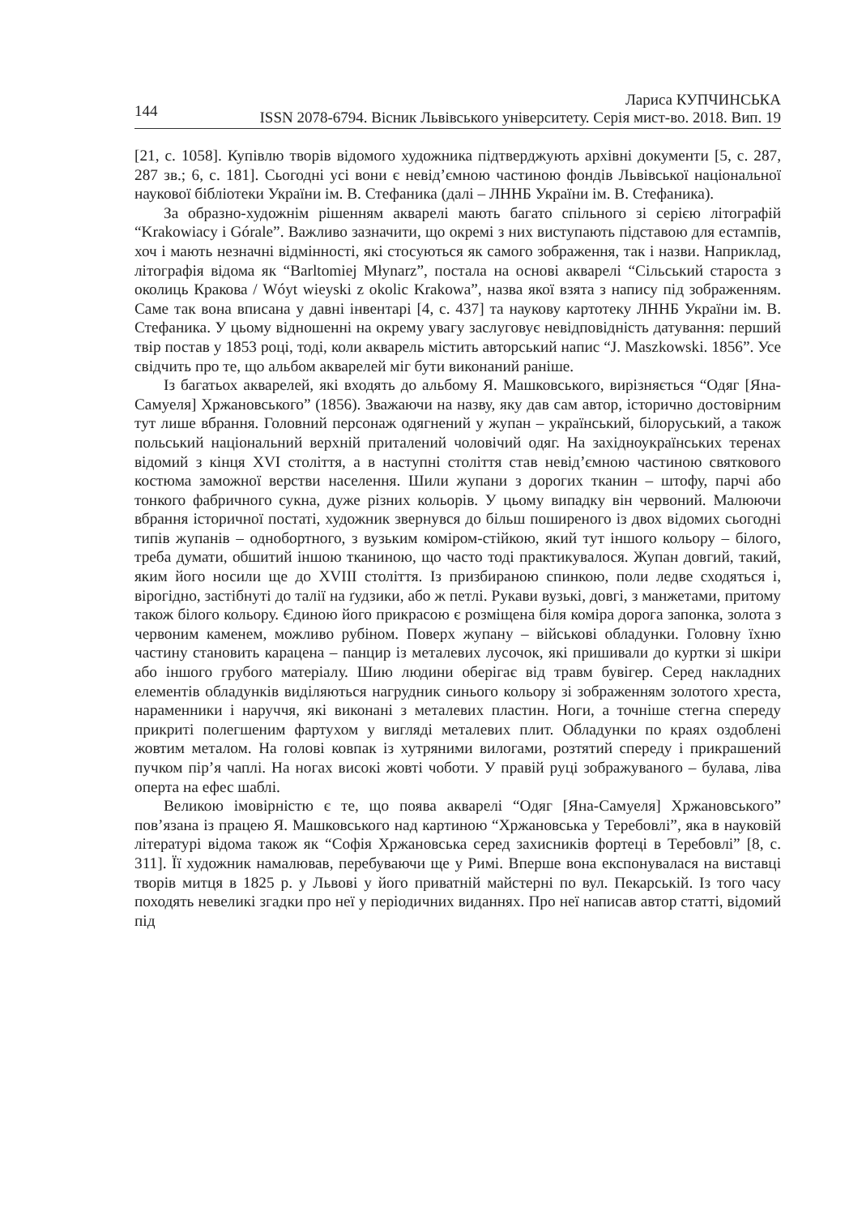Лариса КУПЧИНСЬКА
144 ISSN 2078-6794. Вісник Львівського університету. Серія мист-во. 2018. Вип. 19
[21, с. 1058]. Купівлю творів відомого художника підтверджують архівні документи [5, с. 287, 287 зв.; 6, с. 181]. Сьогодні усі вони є невід’ємною частиною фондів Львівської національної наукової бібліотеки України ім. В. Стефаника (далі – ЛННБ України ім. В. Стефаника).
За образно-художнім рішенням акварелі мають багато спільного зі серією літографій “Krakowiacy i Górale”. Важливо зазначити, що окремі з них виступають підставою для естампів, хоч і мають незначні відмінності, які стосуються як самого зображення, так і назви. Наприклад, літографія відома як “Barltomiej Młynarz”, постала на основі акварелі “Сільський староста з околиць Кракова / Wóyt wieyski z okolic Krakowa”, назва якої взята з напису під зображенням. Саме так вона вписана у давні інвентарі [4, с. 437] та наукову картотеку ЛННБ України ім. В. Стефаника. У цьому відношенні на окрему увагу заслуговує невідповідність датування: перший твір постав у 1853 році, тоді, коли акварель містить авторський напис “J. Maszkowski. 1856”. Усе свідчить про те, що альбом акварелей міг бути виконаний раніше.
Із багатьох акварелей, які входять до альбому Я. Машковського, вирізняється “Одяг [Яна-Самуеля] Хржановського” (1856). Зважаючи на назву, яку дав сам автор, історично достовірним тут лише вбрання. Головний персонаж одягнений у жупан – український, білоруський, а також польський національний верхній приталений чоловічий одяг. На західноукраїнських теренах відомий з кінця XVI століття, а в наступні століття став невід’ємною частиною святкового костюма заможної верстви населення. Шили жупани з дорогих тканин – штофу, парчі або тонкого фабричного сукна, дуже різних кольорів. У цьому випадку він червоний. Малюючи вбрання історичної постаті, художник звернувся до більш поширеного із двох відомих сьогодні типів жупанів – однобортного, з вузьким коміром-стійкою, який тут іншого кольору – білого, треба думати, обшитий іншою тканиною, що часто тоді практикувалося. Жупан довгий, такий, яким його носили ще до XVIII століття. Із призбираною спинкою, поли ледве сходяться і, вірогідно, застібнуті до талії на ґудзики, або ж петлі. Рукави вузькі, довгі, з манжетами, притому також білого кольору. Єдиною його прикрасою є розміщена біля коміра дорога запонка, золота з червоним каменем, можливо рубіном. Поверх жупану – військові обладунки. Головну їхню частину становить карацена – панцир із металевих лусочок, які пришивали до куртки зі шкіри або іншого грубого матеріалу. Шию людини оберігає від травм бувігер. Серед накладних елементів обладунків виділяються нагрудник синього кольору зі зображенням золотого хреста, нараменники і наруччя, які виконані з металевих пластин. Ноги, а точніше стегна спереду прикриті полегшеним фартухом у вигляді металевих плит. Обладунки по краях оздоблені жовтим металом. На голові ковпак із хутряними вилогами, розтятий спереду і прикрашений пучком пір’я чаплі. На ногах високі жовті чоботи. У правій руці зображуваного – булава, ліва оперта на ефес шаблі.
Великою імовірністю є те, що поява акварелі “Одяг [Яна-Самуеля] Хржанов­ського” пов’язана із працею Я. Машковського над картиною “Хржановська у Теребовлі”, яка в науковій літературі відома також як “Софія Хржановська серед захисників фортеці в Теребовлі” [8, с. 311]. Її художник намалював, перебуваючи ще у Римі. Вперше вона експонувалася на виставці творів митця в 1825 р. у Львові у його приватній майстерні по вул. Пекарській. Із того часу походять невеликі згадки про неї у періодичних виданнях. Про неї написав автор статті, відомий під